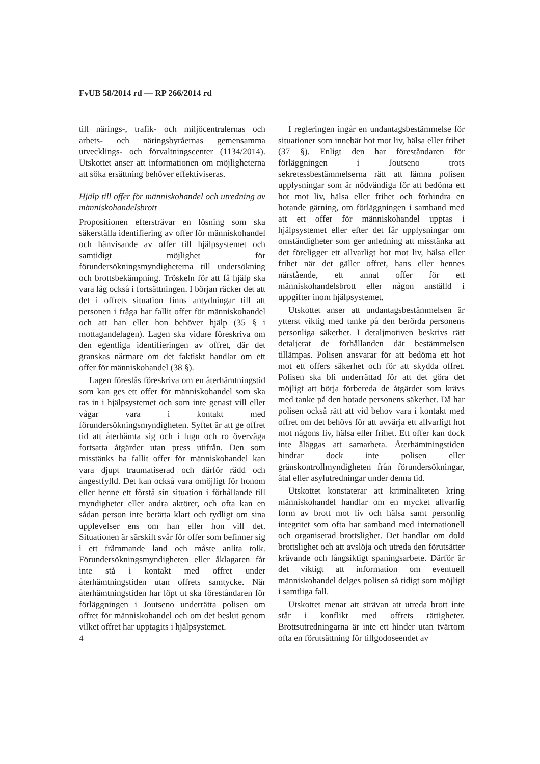FvUB 58/2014 rd — RP 266/2014 rd
till närings-, trafik- och miljöcentralernas och arbets- och näringsbyråernas gemensamma utvecklings- och förvaltningscenter (1134/2014). Utskottet anser att informationen om möjligheterna att söka ersättning behöver effektiviseras.
Hjälp till offer för människohandel och utredning av människohandelsbrott
Propositionen eftersträvar en lösning som ska säkerställa identifiering av offer för människohandel och hänvisande av offer till hjälpsystemet och samtidigt möjlighet för förundersökningsmyndigheterna till undersökning och brottsbekämpning. Tröskeln för att få hjälp ska vara låg också i fortsättningen. I början räcker det att det i offrets situation finns antydningar till att personen i fråga har fallit offer för människohandel och att han eller hon behöver hjälp (35 § i mottagandelagen). Lagen ska vidare föreskriva om den egentliga identifieringen av offret, där det granskas närmare om det faktiskt handlar om ett offer för människohandel (38 §).
Lagen föreslås föreskriva om en återhämtningstid som kan ges ett offer för människohandel som ska tas in i hjälpsystemet och som inte genast vill eller vågar vara i kontakt med förundersökningsmyndigheten. Syftet är att ge offret tid att återhämta sig och i lugn och ro överväga fortsatta åtgärder utan press utifrån. Den som misstänks ha fallit offer för människohandel kan vara djupt traumatiserad och därför rädd och ångestfylld. Det kan också vara omöjligt för honom eller henne ett förstå sin situation i förhållande till myndigheter eller andra aktörer, och ofta kan en sådan person inte berätta klart och tydligt om sina upplevelser ens om han eller hon vill det. Situationen är särskilt svår för offer som befinner sig i ett främmande land och måste anlita tolk. Förundersökningsmyndigheten eller åklagaren får inte stå i kontakt med offret under återhämtningstiden utan offrets samtycke. När återhämtningstiden har löpt ut ska föreståndaren för förläggningen i Joutseno underrätta polisen om offret för människohandel och om det beslut genom vilket offret har upptagits i hjälpsystemet.
I regleringen ingår en undantagsbestämmelse för situationer som innebär hot mot liv, hälsa eller frihet (37 §). Enligt den har föreståndaren för förläggningen i Joutseno trots sekretessbestämmelserna rätt att lämna polisen upplysningar som är nödvändiga för att bedöma ett hot mot liv, hälsa eller frihet och förhindra en hotande gärning, om förläggningen i samband med att ett offer för människohandel upptas i hjälpsystemet eller efter det får upplysningar om omständigheter som ger anledning att misstänka att det föreligger ett allvarligt hot mot liv, hälsa eller frihet när det gäller offret, hans eller hennes närstående, ett annat offer för ett människohandelsbrott eller någon anställd i uppgifter inom hjälpsystemet.
Utskottet anser att undantagsbestämmelsen är ytterst viktig med tanke på den berörda personens personliga säkerhet. I detaljmotiven beskrivs rätt detaljerat de förhållanden där bestämmelsen tillämpas. Polisen ansvarar för att bedöma ett hot mot ett offers säkerhet och för att skydda offret. Polisen ska bli underrättad för att det göra det möjligt att börja förbereda de åtgärder som krävs med tanke på den hotade personens säkerhet. Då har polisen också rätt att vid behov vara i kontakt med offret om det behövs för att avvärja ett allvarligt hot mot någons liv, hälsa eller frihet. Ett offer kan dock inte åläggas att samarbeta. Återhämtningstiden hindrar dock inte polisen eller gränskontrollmyndigheten från förundersökningar, åtal eller asylutredningar under denna tid.
Utskottet konstaterar att kriminaliteten kring människohandel handlar om en mycket allvarlig form av brott mot liv och hälsa samt personlig integritet som ofta har samband med internationell och organiserad brottslighet. Det handlar om dold brottslighet och att avslöja och utreda den förutsätter krävande och långsiktigt spaningsarbete. Därför är det viktigt att information om eventuell människohandel delges polisen så tidigt som möjligt i samtliga fall.
Utskottet menar att strävan att utreda brott inte står i konflikt med offrets rättigheter. Brottsutredningarna är inte ett hinder utan tvärtom ofta en förutsättning för tillgodoseendet av
4